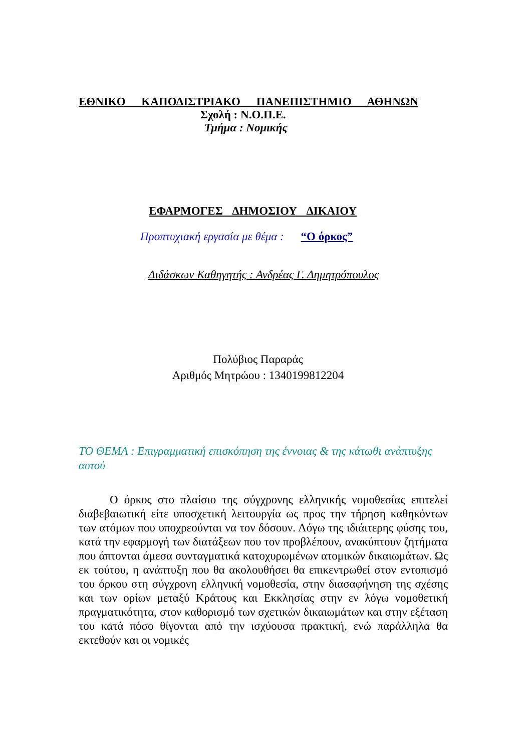ΕΘΝΙΚΟ ΚΑΠΟΔΙΣΤΡΙΑΚΟ ΠΑΝΕΠΙΣΤΗΜΙΟ ΑΘΗΝΩΝ
Σχολή : Ν.Ο.Π.Ε.
Τμήμα : Νομικής
ΕΦΑΡΜΟΓΕΣ ΔΗΜΟΣΙΟΥ ΔΙΚΑΙΟΥ
Προπτυχιακή εργασία με θέμα : “Ο όρκος”
Διδάσκων Καθηγητής : Ανδρέας Γ. Δημητρόπουλος
Πολύβιος Παραράς
Αριθμός Μητρώου : 1340199812204
ΤΟ ΘΕΜΑ : Επιγραμματική επισκόπηση της έννοιας & της κάτωθι ανάπτυξης αυτού
Ο όρκος στο πλαίσιο της σύγχρονης ελληνικής νομοθεσίας επιτελεί διαβεβαιωτική είτε υποσχετική λειτουργία ως προς την τήρηση καθηκόντων των ατόμων που υποχρεούνται να τον δόσουν. Λόγω της ιδιάιτερης φύσης του, κατά την εφαρμογή των διατάξεων που τον προβλέπουν, ανακύπτουν ζητήματα που άπτονται άμεσα συνταγματικά κατοχυρωμένων ατομικών δικαιωμάτων. Ως εκ τούτου, η ανάπτυξη που θα ακολουθήσει θα επικεντρωθεί στον εντοπισμό του όρκου στη σύγχρονη ελληνική νομοθεσία, στην διασαφήνηση της σχέσης και των ορίων μεταξύ Κράτους και Εκκλησίας στην εν λόγω νομοθετική πραγματικότητα, στον καθορισμό των σχετικών δικαιωμάτων και στην εξέταση του κατά πόσο θίγονται από την ισχύουσα πρακτική, ενώ παράλληλα θα εκτεθούν και οι νομικές